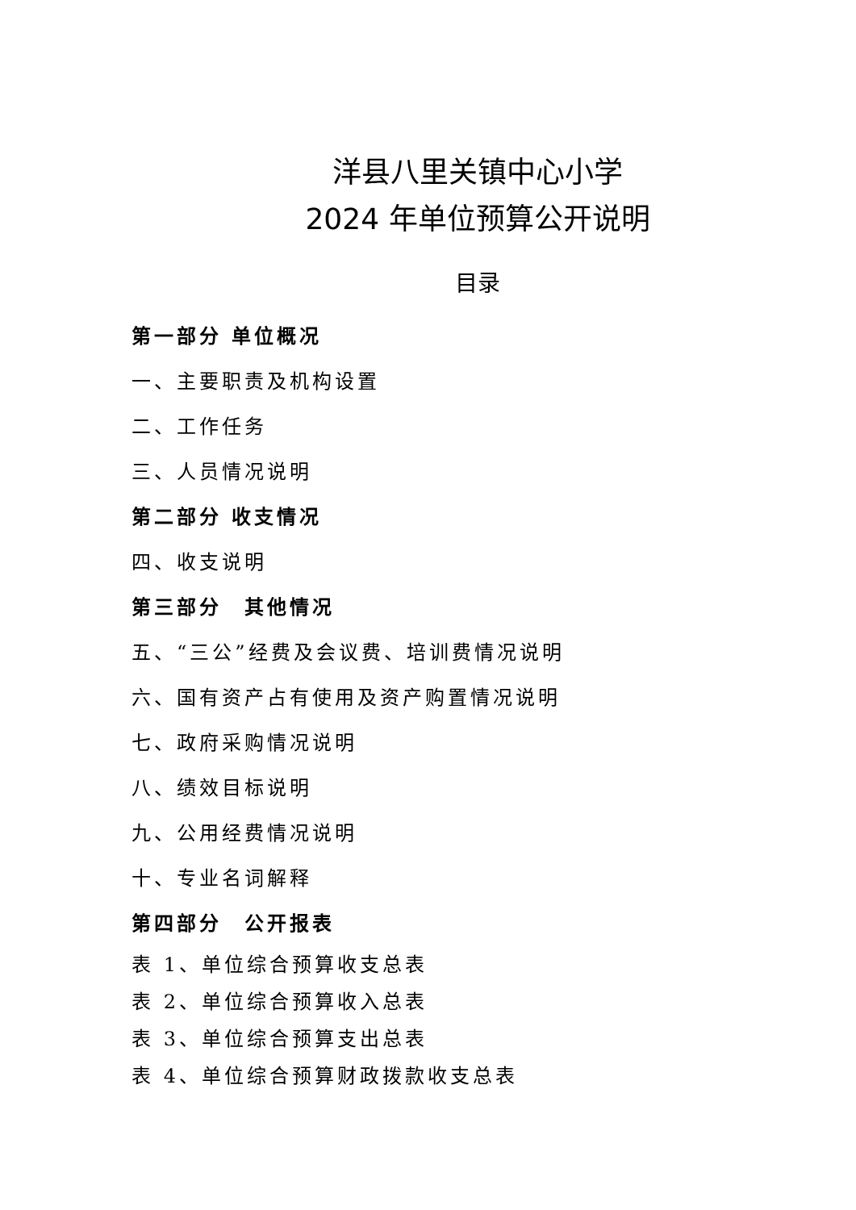洋县八里关镇中心小学
2024 年单位预算公开说明
目录
第一部分 单位概况
一、主要职责及机构设置
二、工作任务
三、人员情况说明
第二部分 收支情况
四、收支说明
第三部分　其他情况
五、“三公”经费及会议费、培训费情况说明
六、国有资产占有使用及资产购置情况说明
七、政府采购情况说明
八、绩效目标说明
九、公用经费情况说明
十、专业名词解释
第四部分　公开报表
表 1、单位综合预算收支总表
表 2、单位综合预算收入总表
表 3、单位综合预算支出总表
表 4、单位综合预算财政拨款收支总表